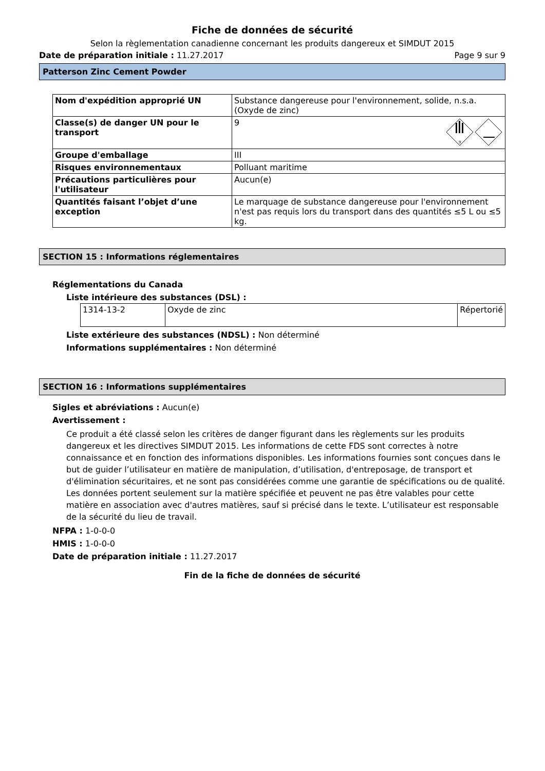Fiche de données de sécurité
Selon la règlementation canadienne concernant les produits dangereux et SIMDUT 2015
Date de préparation initiale : 11.27.2017 Page 9 sur 9
Patterson Zinc Cement Powder
| Nom d'expédition approprié UN | Substance dangereuse pour l'environnement, solide, n.s.a. (Oxyde de zinc) |
| Classe(s) de danger UN pour le transport | 9 9 |
| Groupe d'emballage | III |
| Risques environnementaux | Polluant maritime |
| Précautions particulières pour l'utilisateur | Aucun(e) |
| Quantités faisant l’objet d’une exception | Le marquage de substance dangereuse pour l'environnement n'est pas requis lors du transport dans des quantités ≤5 L ou ≤5 kg. |
SECTION 15 : Informations réglementaires
Réglementations du Canada
Liste intérieure des substances (DSL) :
| 1314-13-2 | Oxyde de zinc | Répertorié |
Liste extérieure des substances (NDSL) : Non déterminé
Informations supplémentaires : Non déterminé
SECTION 16 : Informations supplémentaires
Sigles et abréviations : Aucun(e)
Avertissement :
Ce produit a été classé selon les critères de danger figurant dans les règlements sur les produits dangereux et les directives SIMDUT 2015. Les informations de cette FDS sont correctes à notre connaissance et en fonction des informations disponibles. Les informations fournies sont conçues dans le but de guider l’utilisateur en matière de manipulation, d’utilisation, d'entreposage, de transport et d'élimination sécuritaires, et ne sont pas considérées comme une garantie de spécifications ou de qualité. Les données portent seulement sur la matière spécifiée et peuvent ne pas être valables pour cette matière en association avec d'autres matières, sauf si précisé dans le texte. L’utilisateur est responsable de la sécurité du lieu de travail.
NFPA : 1-0-0-0
HMIS : 1-0-0-0
Date de préparation initiale : 11.27.2017
Fin de la fiche de données de sécurité